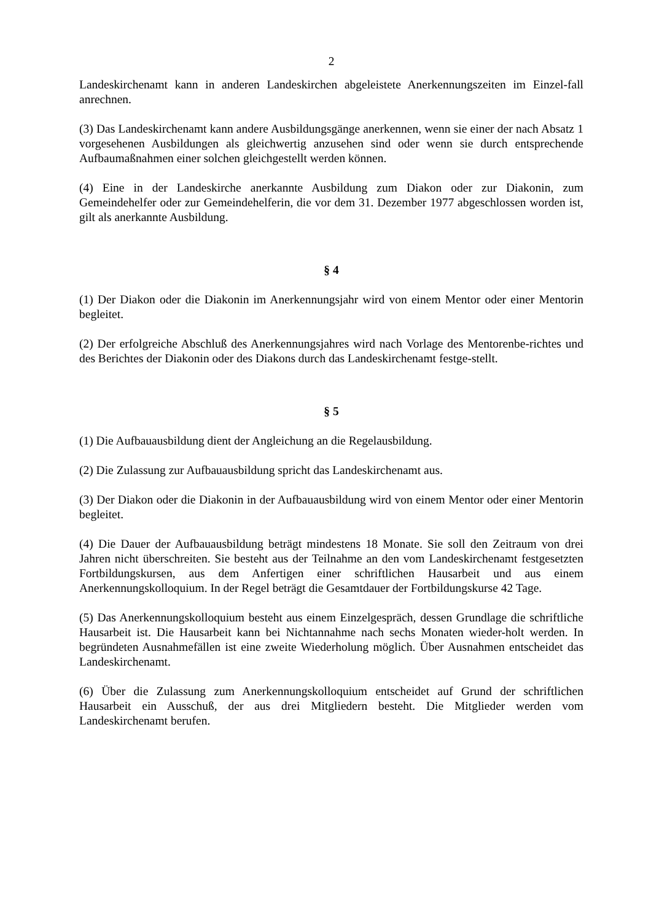2
Landeskirchenamt kann in anderen Landeskirchen abgeleistete Anerkennungszeiten im Einzel-fall anrechnen.
(3) Das Landeskirchenamt kann andere Ausbildungsgänge anerkennen, wenn sie einer der nach Absatz 1 vorgesehenen Ausbildungen als gleichwertig anzusehen sind oder wenn sie durch entsprechende Aufbaumaßnahmen einer solchen gleichgestellt werden können.
(4) Eine in der Landeskirche anerkannte Ausbildung zum Diakon oder zur Diakonin, zum Gemeindehelfer oder zur Gemeindehelferin, die vor dem 31. Dezember 1977 abgeschlossen worden ist, gilt als anerkannte Ausbildung.
§ 4
(1) Der Diakon oder die Diakonin im Anerkennungsjahr wird von einem Mentor oder einer Mentorin begleitet.
(2) Der erfolgreiche Abschluß des Anerkennungsjahres wird nach Vorlage des Mentorenbe-richtes und des Berichtes der Diakonin oder des Diakons durch das Landeskirchenamt festge-stellt.
§ 5
(1) Die Aufbauausbildung dient der Angleichung an die Regelausbildung.
(2) Die Zulassung zur Aufbauausbildung spricht das Landeskirchenamt aus.
(3) Der Diakon oder die Diakonin in der Aufbauausbildung wird von einem Mentor oder einer Mentorin begleitet.
(4) Die Dauer der Aufbauausbildung beträgt mindestens 18 Monate. Sie soll den Zeitraum von drei Jahren nicht überschreiten. Sie besteht aus der Teilnahme an den vom Landeskirchenamt festgesetzten Fortbildungskursen, aus dem Anfertigen einer schriftlichen Hausarbeit und aus einem Anerkennungskolloquium. In der Regel beträgt die Gesamtdauer der Fortbildungskurse 42 Tage.
(5) Das Anerkennungskolloquium besteht aus einem Einzelgespräch, dessen Grundlage die schriftliche Hausarbeit ist. Die Hausarbeit kann bei Nichtannahme nach sechs Monaten wieder-holt werden. In begründeten Ausnahmefällen ist eine zweite Wiederholung möglich. Über Ausnahmen entscheidet das Landeskirchenamt.
(6) Über die Zulassung zum Anerkennungskolloquium entscheidet auf Grund der schriftlichen Hausarbeit ein Ausschuß, der aus drei Mitgliedern besteht. Die Mitglieder werden vom Landeskirchenamt berufen.